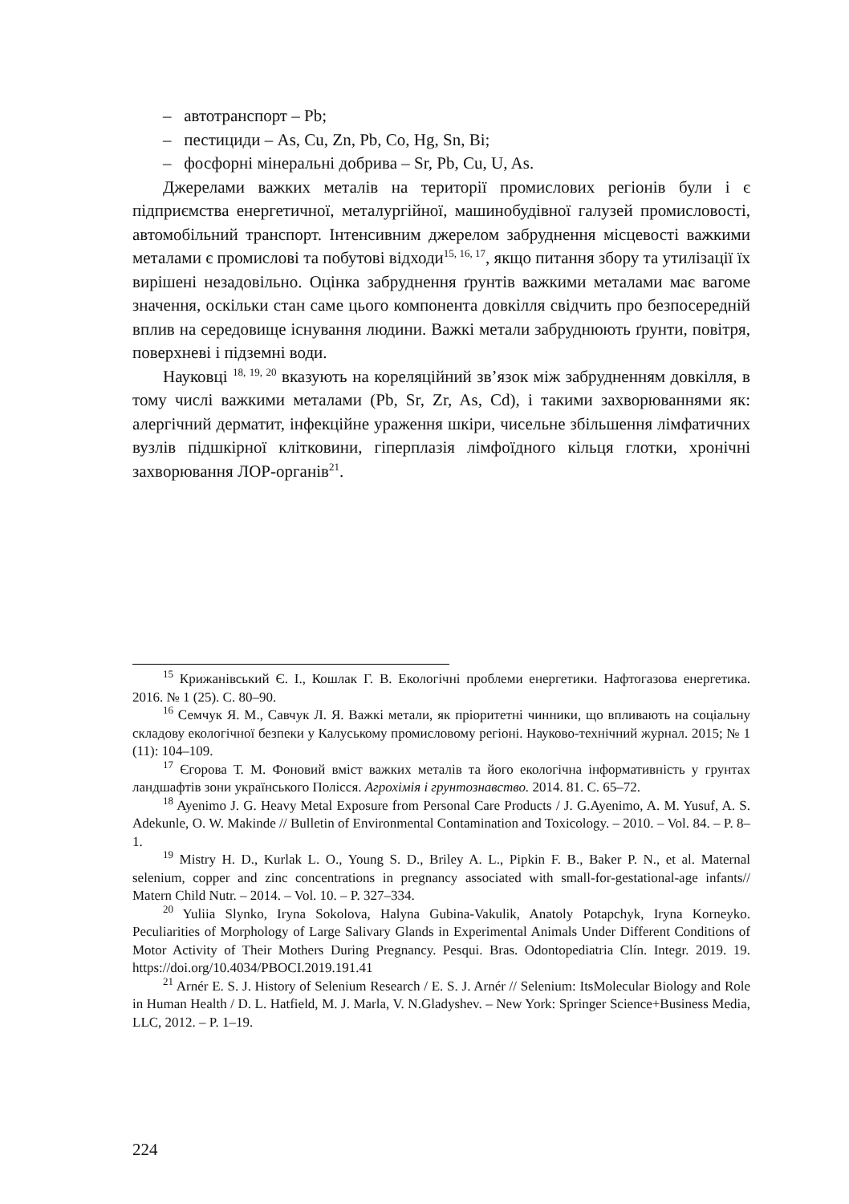– автотранспорт – Pb;
– пестициди – As, Cu, Zn, Pb, Co, Hg, Sn, Bi;
– фосфорні мінеральні добрива – Sr, Pb, Cu, U, As.
Джерелами важких металів на території промислових регіонів були і є підприємства енергетичної, металургійної, машинобудівної галузей промисловості, автомобільний транспорт. Інтенсивним джерелом забруднення місцевості важкими металами є промислові та побутові відходи<sup>15, 16, 17</sup>, якщо питання збору та утилізації їх вирішені незадовільно. Оцінка забруднення ґрунтів важкими металами має вагоме значення, оскільки стан саме цього компонента довкілля свідчить про безпосередній вплив на середовище існування людини. Важкі метали забруднюють ґрунти, повітря, поверхневі і підземні води.
Науковці <sup>18, 19, 20</sup> вказують на кореляційний зв’язок між забрудненням довкілля, в тому числі важкими металами (Pb, Sr, Zr, As, Cd), і такими захворюваннями як: алергічний дерматит, інфекційне ураження шкіри, чисельне збільшення лімфатичних вузлів підшкірної клітковини, гіперплазія лімфоїдного кільця глотки, хронічні захворювання ЛОР-органів<sup>21</sup>.
<sup>15</sup> Крижанівський Є. І., Кошлак Г. В. Екологічні проблеми енергетики. Нафтогазова енергетика. 2016. № 1 (25). С. 80–90.
<sup>16</sup> Семчук Я. М., Савчук Л. Я. Важкі метали, як пріоритетні чинники, що впливають на соціальну складову екологічної безпеки у Калуському промисловому регіоні. Науково-технічний журнал. 2015; № 1 (11): 104–109.
<sup>17</sup> Єгорова Т. М. Фоновий вміст важких металів та його екологічна інформативність у грунтах ландшафтів зони українського Полісся. Агрохімія і грунтознавство. 2014. 81. С. 65–72.
<sup>18</sup> Ayenimo J. G. Heavy Metal Exposure from Personal Care Products / J. G.Ayenimo, A. M. Yusuf, A. S. Adekunle, O. W. Makinde // Bulletin of Environmental Contamination and Toxicology. – 2010. – Vol. 84. – P. 8–1.
<sup>19</sup> Mistry H. D., Kurlak L. O., Young S. D., Briley A. L., Pipkin F. B., Baker P. N., et al. Maternal selenium, copper and zinc concentrations in pregnancy associated with small-for-gestational-age infants// Matern Child Nutr. – 2014. – Vol. 10. – P. 327–334.
<sup>20</sup> Yuliia Slynko, Iryna Sokolova, Halyna Gubina-Vakulik, Anatoly Potapchyk, Iryna Korneyko. Peculiarities of Morphology of Large Salivary Glands in Experimental Animals Under Different Conditions of Motor Activity of Their Mothers During Pregnancy. Pesqui. Bras. Odontopediatria Clín. Integr. 2019. 19. https://doi.org/10.4034/PBOCI.2019.191.41
<sup>21</sup> Arnér E. S. J. History of Selenium Research / E. S. J. Arnér // Selenium: ItsMolecular Biology and Role in Human Health / D. L. Hatfield, M. J. Marla, V. N.Gladyshev. – New York: Springer Science+Business Media, LLC, 2012. – P. 1–19.
224